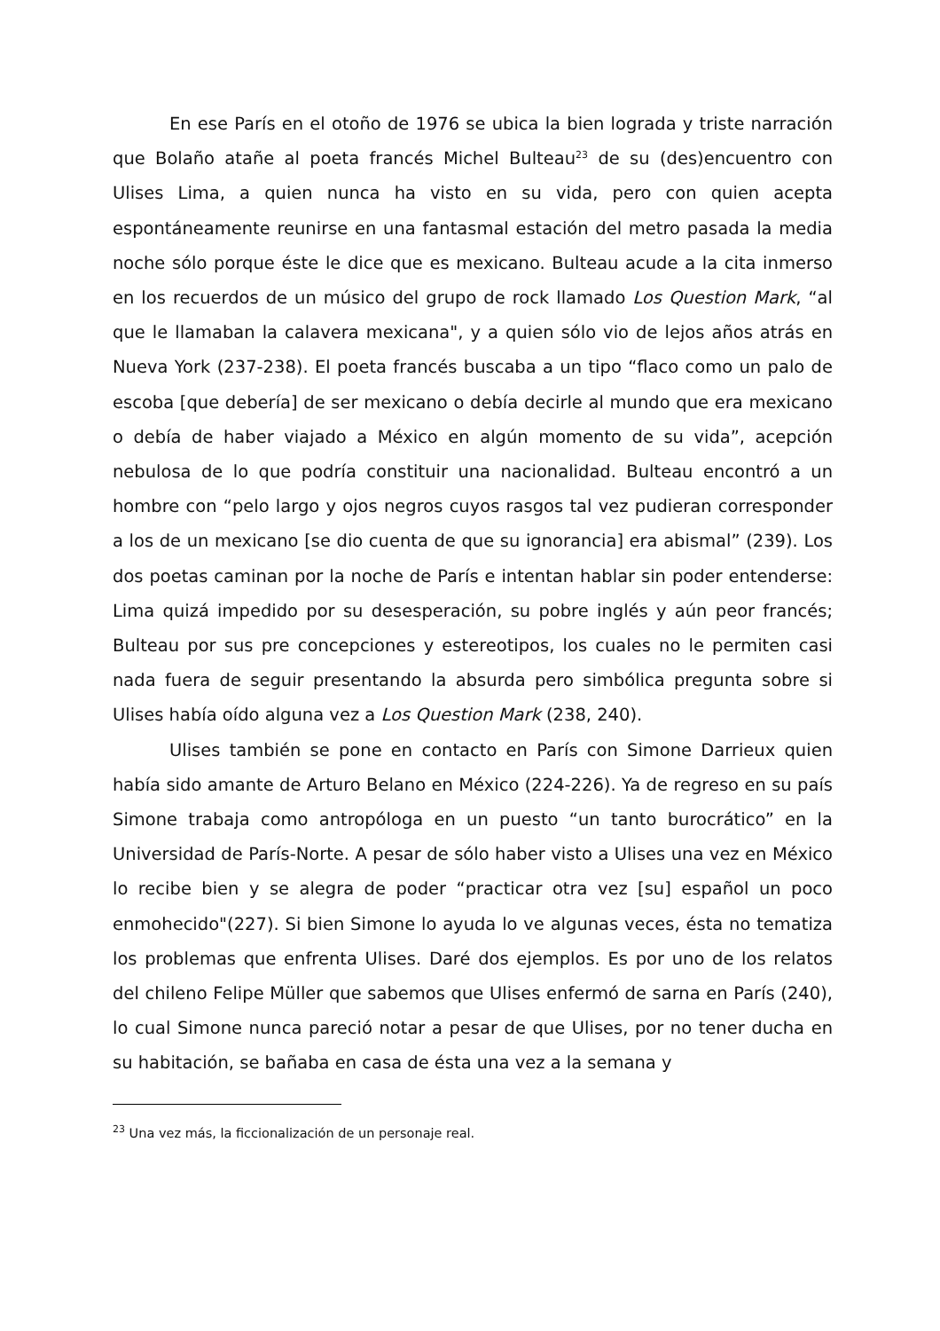En ese París en el otoño de 1976 se ubica la bien lograda y triste narración que Bolaño atañe al poeta francés Michel Bulteau<sup>23</sup> de su (des)encuentro con Ulises Lima, a quien nunca ha visto en su vida, pero con quien acepta espontáneamente reunirse en una fantasmal estación del metro pasada la media noche sólo porque éste le dice que es mexicano. Bulteau acude a la cita inmerso en los recuerdos de un músico del grupo de rock llamado Los Question Mark, “al que le llamaban la calavera mexicana", y a quien sólo vio de lejos años atrás en Nueva York (237-238). El poeta francés buscaba a un tipo “flaco como un palo de escoba [que debería] de ser mexicano o debía decirle al mundo que era mexicano o debía de haber viajado a México en algún momento de su vida”, acepción nebulosa de lo que podría constituir una nacionalidad. Bulteau encontró a un hombre con “pelo largo y ojos negros cuyos rasgos tal vez pudieran corresponder a los de un mexicano [se dio cuenta de que su ignorancia] era abismal” (239). Los dos poetas caminan por la noche de París e intentan hablar sin poder entenderse: Lima quizá impedido por su desesperación, su pobre inglés y aún peor francés; Bulteau por sus pre concepciones y estereotipos, los cuales no le permiten casi nada fuera de seguir presentando la absurda pero simbólica pregunta sobre si Ulises había oído alguna vez a Los Question Mark (238, 240).
Ulises también se pone en contacto en París con Simone Darrieux quien había sido amante de Arturo Belano en México (224-226). Ya de regreso en su país Simone trabaja como antropóloga en un puesto “un tanto burocrático” en la Universidad de París-Norte. A pesar de sólo haber visto a Ulises una vez en México lo recibe bien y se alegra de poder “practicar otra vez [su] español un poco enmohecido"(227). Si bien Simone lo ayuda lo ve algunas veces, ésta no tematiza los problemas que enfrenta Ulises. Daré dos ejemplos. Es por uno de los relatos del chileno Felipe Müller que sabemos que Ulises enfermó de sarna en París (240), lo cual Simone nunca pareció notar a pesar de que Ulises, por no tener ducha en su habitación, se bañaba en casa de ésta una vez a la semana y
<sup>23</sup> Una vez más, la ficcionalización de un personaje real.